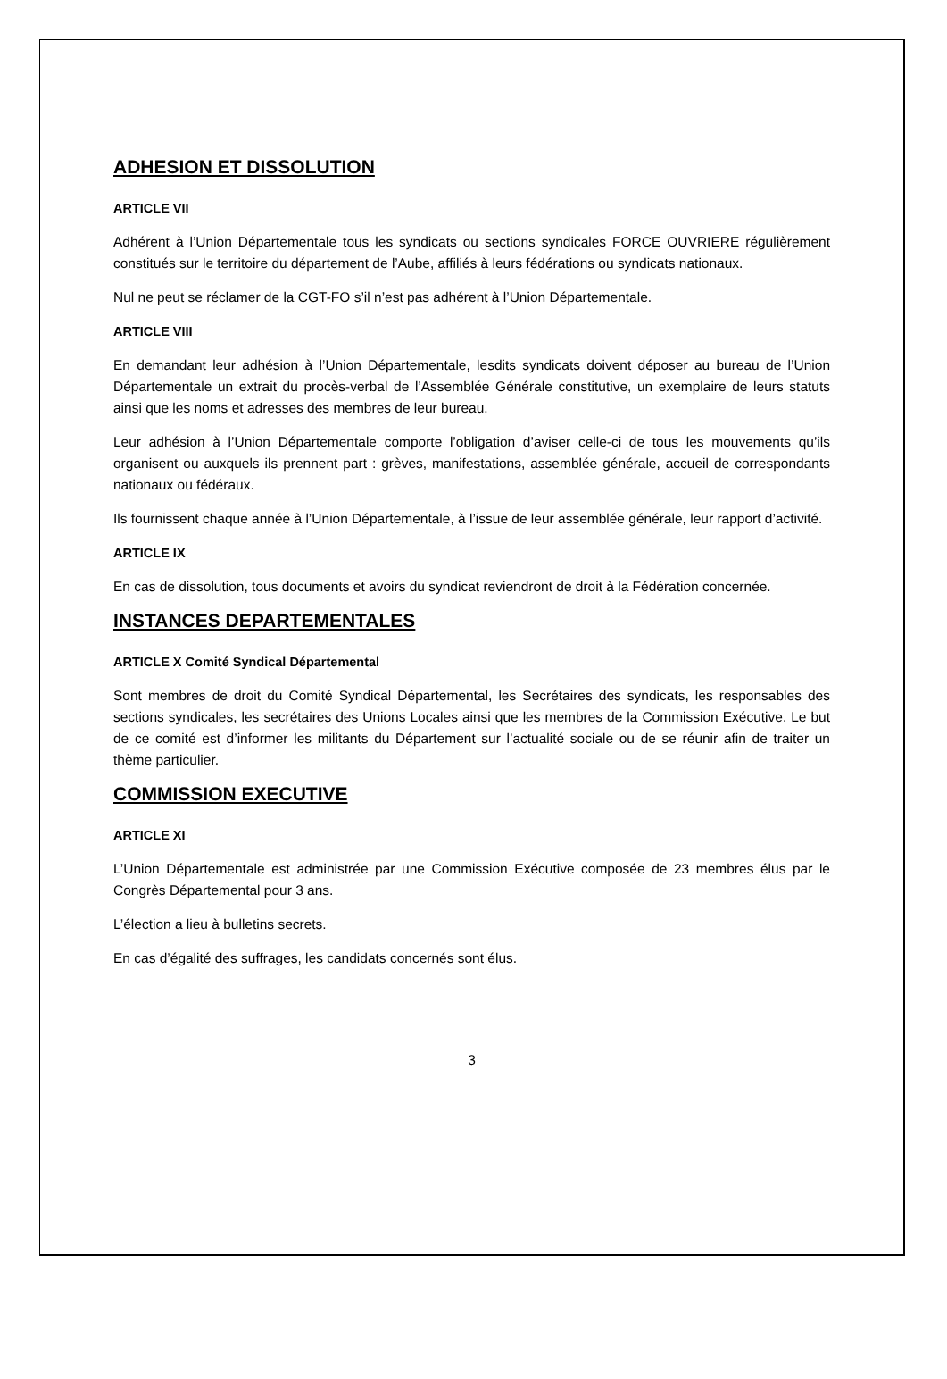ADHESION ET DISSOLUTION
ARTICLE VII
Adhérent à l’Union Départementale tous les syndicats ou sections syndicales FORCE OUVRIERE régulièrement constitués sur le territoire du département de l’Aube, affiliés à leurs fédérations ou syndicats nationaux.
Nul ne peut se réclamer de la CGT-FO s’il n’est pas adhérent à l’Union Départementale.
ARTICLE VIII
En demandant leur adhésion à l’Union Départementale, lesdits syndicats doivent déposer au bureau de l’Union Départementale un extrait du procès-verbal de l’Assemblée Générale constitutive, un exemplaire de leurs statuts ainsi que les noms et adresses des membres de leur bureau.
Leur adhésion à l’Union Départementale comporte l’obligation d’aviser celle-ci de tous les mouvements qu’ils organisent ou auxquels ils prennent part : grèves, manifestations, assemblée générale, accueil de correspondants nationaux ou fédéraux.
Ils fournissent chaque année à l’Union Départementale, à l’issue de leur assemblée générale, leur rapport d’activité.
ARTICLE IX
En cas de dissolution, tous documents et avoirs du syndicat reviendront de droit à la Fédération concernée.
INSTANCES DEPARTEMENTALES
ARTICLE X Comité Syndical Départemental
Sont membres de droit du Comité Syndical Départemental, les Secrétaires des syndicats, les responsables des sections syndicales, les secrétaires des Unions Locales ainsi que les membres de la Commission Exécutive. Le but de ce comité est d’informer les militants du Département sur l’actualité sociale ou de se réunir afin de traiter un thème particulier.
COMMISSION EXECUTIVE
ARTICLE XI
L’Union Départementale est administrée par une Commission Exécutive composée de 23 membres élus par le Congrès Départemental pour 3 ans.
L’élection a lieu à bulletins secrets.
En cas d’égalité des suffrages, les candidats concernés sont élus.
3